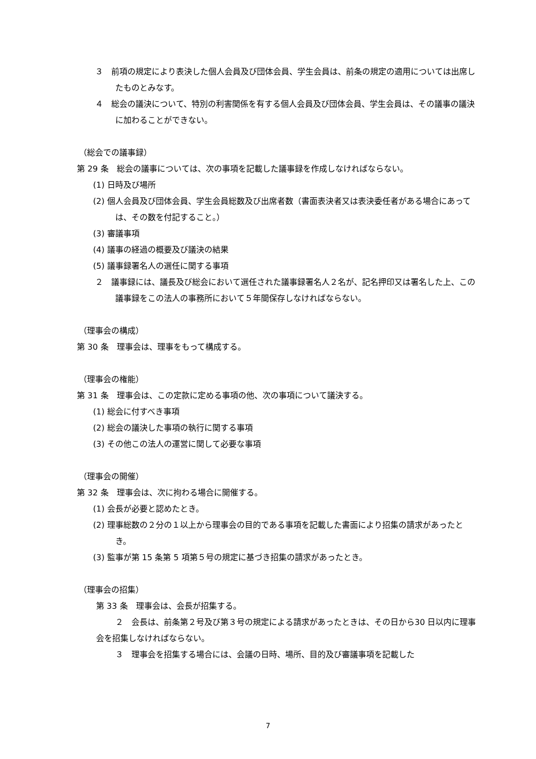３　前項の規定により表決した個人会員及び団体会員、学生会員は、前条の規定の適用については出席したものとみなす。
４　総会の議決について、特別の利害関係を有する個人会員及び団体会員、学生会員は、その議事の議決に加わることができない。
（総会での議事録）
第 29 条　総会の議事については、次の事項を記載した議事録を作成しなければならない。
(1) 日時及び場所
(2) 個人会員及び団体会員、学生会員総数及び出席者数（書面表決者又は表決委任者がある場合にあっては、その数を付記すること。）
(3) 審議事項
(4) 議事の経過の概要及び議決の結果
(5) 議事録署名人の選任に関する事項
２　議事録には、議長及び総会において選任された議事録署名人２名が、記名押印又は署名した上、この議事録をこの法人の事務所において５年間保存しなければならない。
（理事会の構成）
第 30 条　理事会は、理事をもって構成する。
（理事会の権能）
第 31 条　理事会は、この定款に定める事項の他、次の事項について議決する。
(1) 総会に付すべき事項
(2) 総会の議決した事項の執行に関する事項
(3) その他この法人の運営に関して必要な事項
（理事会の開催）
第 32 条　理事会は、次に拘わる場合に開催する。
(1) 会長が必要と認めたとき。
(2) 理事総数の２分の１以上から理事会の目的である事項を記載した書面により招集の請求があったとき。
(3) 監事が第 15 条第 5 項第５号の規定に基づき招集の請求があったとき。
（理事会の招集）
第 33 条　理事会は、会長が招集する。
２　会長は、前条第２号及び第３号の規定による請求があったときは、その日から30 日以内に理事会を招集しなければならない。
３　理事会を招集する場合には、会議の日時、場所、目的及び審議事項を記載した
7